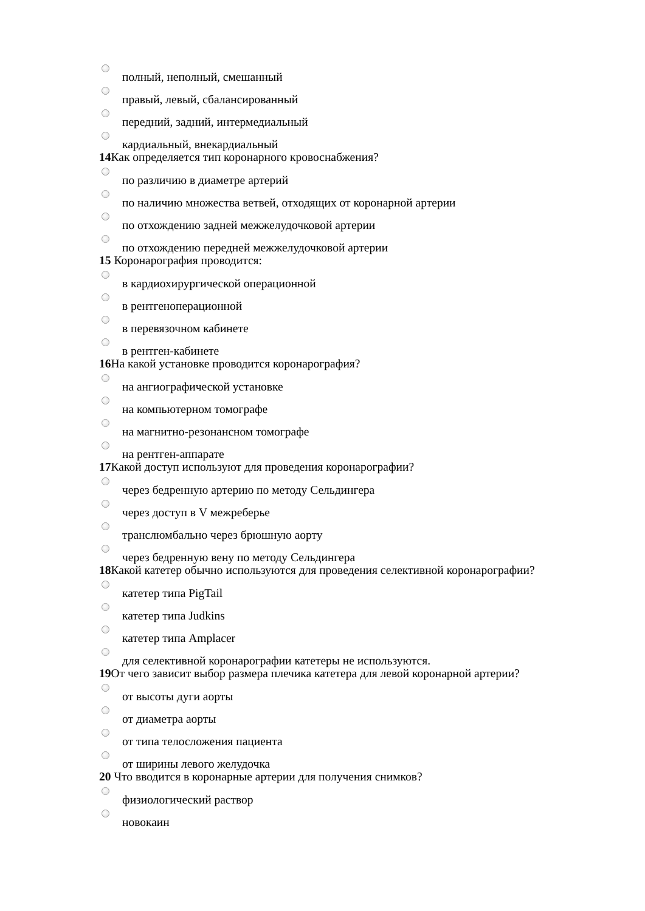полный, неполный, смешанный
правый, левый, сбалансированный
передний, задний, интермедиальный
кардиальный, внекардиальный
14 Как определяется тип коронарного кровоснабжения?
по различию в диаметре артерий
по наличию множества ветвей, отходящих от коронарной артерии
по отхождению задней межжелудочковой артерии
по отхождению передней межжелудочковой артерии
15 Коронарография проводится:
в кардиохирургической операционной
в рентгеноперационной
в перевязочном кабинете
в рентген-кабинете
16 На какой установке проводится коронарография?
на ангиографической установке
на компьютерном томографе
на магнитно-резонансном томографе
на рентген-аппарате
17 Какой доступ используют для проведения коронарографии?
через бедренную артерию по методу Сельдингера
через доступ в V межреберье
транслюмбально через брюшную аорту
через бедренную вену по методу Сельдингера
18 Какой катетер обычно используются для проведения селективной коронарографии?
катетер типа PigTail
катетер типа Judkins
катетер типа Amplacer
для селективной коронарографии катетеры не используются.
19 От чего зависит выбор размера плечика катетера для левой коронарной артерии?
от высоты дуги аорты
от диаметра аорты
от типа телосложения пациента
от ширины левого желудочка
20 Что вводится в коронарные артерии для получения снимков?
физиологический раствор
новокаин